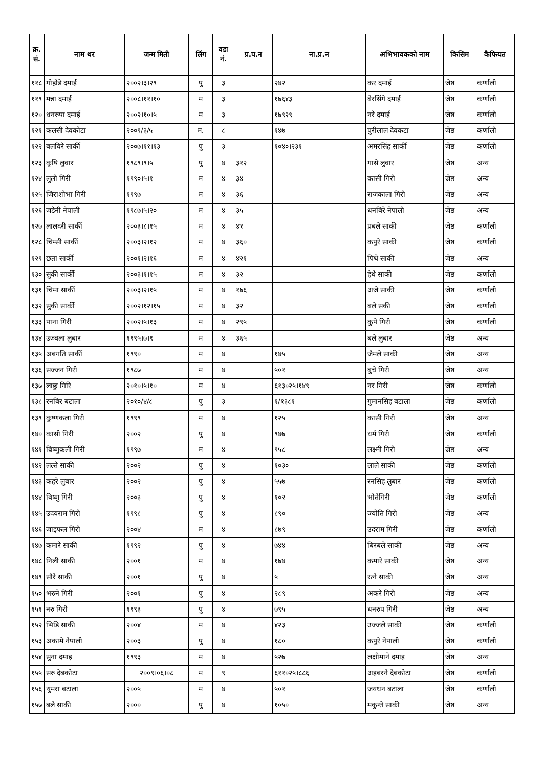| क्र. सं. | नाम थर | जन्म मिती | लिंग | वडा नं. | प्र.प.न | ना.प्र.न | अभिभावकको नाम | किसिम | कैफियत |
| --- | --- | --- | --- | --- | --- | --- | --- | --- | --- |
| ११८ | गोहोडे दमाई | २००२।३।२९ | पु | ३ | | २४२ | कर दमाई | जेष्ठ | कर्णाली |
| ११९ | मन्ना दमाई | २००८।११।१० | म | ३ | | १७६४३ | बेरसिंगे दमाई | जेष्ठ | कर्णाली |
| १२० | धनरुपा दमाई | २००२।१०।५ | म | ३ | | १७९२९ | नरे दमाई | जेष्ठ | कर्णाली |
| १२१ | कलसी देवकोटा | २००९/३/५ | म. | ८ | | १४७ | पुरीलाल देवकटा | जेष्ठ | कर्णाली |
| १२२ | बलविरे सार्की | २००७।११।१३ | पु | ३ | | १०४०।२३१ | अमरसिंह सार्की | जेष्ठ | कर्णाली |
| १२३ | कृषि लुवार | १९८९।९।५ | पु | ४ | ३१२ | | गासे लुवार | जेष्ठ | अन्य |
| १२४ | लुली गिरी | १९९०।५।१ | म | ४ | ३४ | | कासी गिरी | जेष्ठ | अन्य |
| १२५ | जिराशोभा गिरी | १९९७ | म | ४ | ३६ | | राजकाला गिरी | जेष्ठ | अन्य |
| १२६ | जडेनी नेपाली | १९८७।५।२० | म | ४ | ३५ | | धनबिरे नेपाली | जेष्ठ | अन्य |
| १२७ | लालदरी सार्की | २००३।८।१५ | म | ४ | ४१ | | प्रबले साकी | जेष्ठ | कर्णाली |
| १२८ | चिम्सी सार्की | २००३।२।१२ | म | ४ | ३६० | | कपुरे साकी | जेष्ठ | कर्णाली |
| १२९ | छता सार्की | २००१।२।१६ | म | ४ | ४२१ | | पिथे साकी | जेष्ठ | अन्य |
| १३० | सुकी सार्की | २००३।१।१५ | म | ४ | ३२ | | हेथे साकी | जेष्ठ | कर्णाली |
| १३१ | चिमा सार्की | २००३।२।१५ | म | ४ | १७६ | | अजे साकी | जेष्ठ | कर्णाली |
| १३२ | सुकी सार्की | २००२।१२।१५ | म | ४ | ३२ | | बले सकी | जेष्ठ | कर्णाली |
| १३३ | पाना गिरी | २००२।५।१३ | म | ४ | २९५ | | कुपे गिरी | जेष्ठ | कर्णाली |
| १३४ | उज्बला लुबार | १९९५।७।९ | म | ४ | ३६५ | | बले लुबार | जेष्ठ | अन्य |
| १३५ | अबगति सार्की | १९९० | म | ४ | | १४५ | जैमले साकी | जेष्ठ | अन्य |
| १३६ | सज्जन गिरी | १९८७ | म | ४ | | ५०१ | बुचे गिरी | जेष्ठ | अन्य |
| १३७ | लाछु गिरि | २०१०।५।१० | म | ४ | | ६१३०२५।१४९ | नर गिरी | जेष्ठ | कर्णाली |
| १३८ | रनबिर बटाला | २०१०/४/८ | पु | ३ | | १/१३८१ | गुमानसिह बटाला | जेष्ठ | कर्णाली |
| १३९ | कुष्णकला गिरी | १९९९ | म | ४ | | १२५ | कासी गिरी | जेष्ठ | अन्य |
| १४० | कासी गिरी | २००२ | पु | ४ | | ९४७ | धर्म गिरी | जेष्ठ | कर्णाली |
| १४१ | बिष्णुकली गिरी | १९९७ | म | ४ | | ९५८ | लक्ष्मी गिरी | जेष्ठ | अन्य |
| १४२ | लल्ते साकी | २००२ | पु | ४ | | १०३० | लाले साकी | जेष्ठ | कर्णाली |
| १४३ | कहरे लुबार | २००२ | पु | ४ | | ५५७ | रनसिह लुबार | जेष्ठ | कर्णाली |
| १४४ | बिष्णु गिरी | २००३ | पु | ४ | | १०२ | भोतेगिरी | जेष्ठ | कर्णाली |
| १४५ | उदयराम गिरी | १९९८ | पु | ४ | | ८९० | ज्योति गिरी | जेष्ठ | अन्य |
| १४६ | जाइफल गिरी | २००४ | म | ४ | | ८७९ | उदराम गिरी | जेष्ठ | कर्णाली |
| १४७ | कमारे साकी | १९९२ | पु | ४ | | ७४४ | बिरबले साकी | जेष्ठ | अन्य |
| १४८ | निली साकी | २००१ | म | ४ | | १७४ | कमारे साकी | जेष्ठ | अन्य |
| १४९ | सौरे साकी | २००१ | पु | ४ | | ५ | रत्ने साकी | जेष्ठ | अन्य |
| १५० | भरुने गिरी | २००१ | पु | ४ | | २८९ | अकरे गिरी | जेष्ठ | अन्य |
| १५१ | नरु गिरी | १९९३ | पु | ४ | | ७९५ | धनरुप गिरी | जेष्ठ | अन्य |
| १५२ | भिडि साकी | २००४ | म | ४ | | ४२३ | उज्जले साकी | जेष्ठ | कर्णाली |
| १५३ | अकामे नेपाली | २००३ | पु | ४ | | १८० | कपुरे नेपाली | जेष्ठ | कर्णाली |
| १५४ | सुना दमाइ | १९९३ | म | ४ | | ५२७ | लक्षीमाने दमाइ | जेष्ठ | अन्य |
| १५५ | सरु देबकोटा | २००९।०६।०८ | म | ९ | | ६११०२५।८८६ | अइबरने देबकोटा | जेष्ठ | कर्णाली |
| १५६ | थुमरा बटाला | २००५ | म | ४ | | ५०१ | जयधन बटाला | जेष्ठ | कर्णाली |
| १५७ | बले साकी | २००० | पु | ४ | | १०५० | मकुन्ते साकी | जेष्ठ | अन्य |